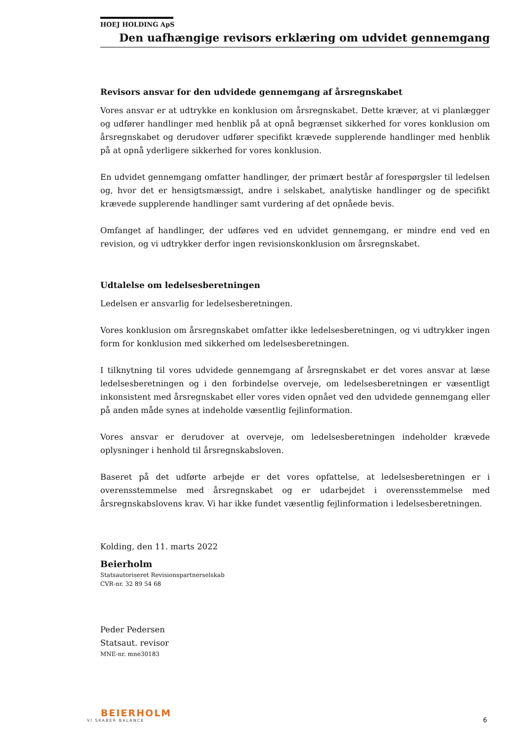HOEJ HOLDING ApS
Den uafhængige revisors erklæring om udvidet gennemgang
Revisors ansvar for den udvidede gennemgang af årsregnskabet
Vores ansvar er at udtrykke en konklusion om årsregnskabet. Dette kræver, at vi planlægger og udfører handlinger med henblik på at opnå begrænset sikkerhed for vores konklusion om årsregnskabet og derudover udfører specifikt krævede supplerende handlinger med henblik på at opnå yderligere sikkerhed for vores konklusion.
En udvidet gennemgang omfatter handlinger, der primært består af forespørgsler til ledelsen og, hvor det er hensigtsmæssigt, andre i selskabet, analytiske handlinger og de specifikt krævede supplerende handlinger samt vurdering af det opnåede bevis.
Omfanget af handlinger, der udføres ved en udvidet gennemgang, er mindre end ved en revision, og vi udtrykker derfor ingen revisionskonklusion om årsregnskabet.
Udtalelse om ledelsesberetningen
Ledelsen er ansvarlig for ledelsesberetningen.
Vores konklusion om årsregnskabet omfatter ikke ledelsesberetningen, og vi udtrykker ingen form for konklusion med sikkerhed om ledelsesberetningen.
I tilknytning til vores udvidede gennemgang af årsregnskabet er det vores ansvar at læse ledelsesberetningen og i den forbindelse overveje, om ledelsesberetningen er væsentligt inkonsistent med årsregnskabet eller vores viden opnået ved den udvidede gennemgang eller på anden måde synes at indeholde væsentlig fejlinformation.
Vores ansvar er derudover at overveje, om ledelsesberetningen indeholder krævede oplysninger i henhold til årsregnskabsloven.
Baseret på det udførte arbejde er det vores opfattelse, at ledelsesberetningen er i overensstemmelse med årsregnskabet og er udarbejdet i overensstemmelse med årsregnskabslovens krav. Vi har ikke fundet væsentlig fejlinformation i ledelsesberetningen.
Kolding, den 11. marts 2022
Beierholm
Statsautoriseret Revisionspartnerselskab
CVR-nr. 32 89 54 68
Peder Pedersen
Statsaut. revisor
MNE-nr. mne30183
BEIERHOLM
VI SKABER BALANCE
6